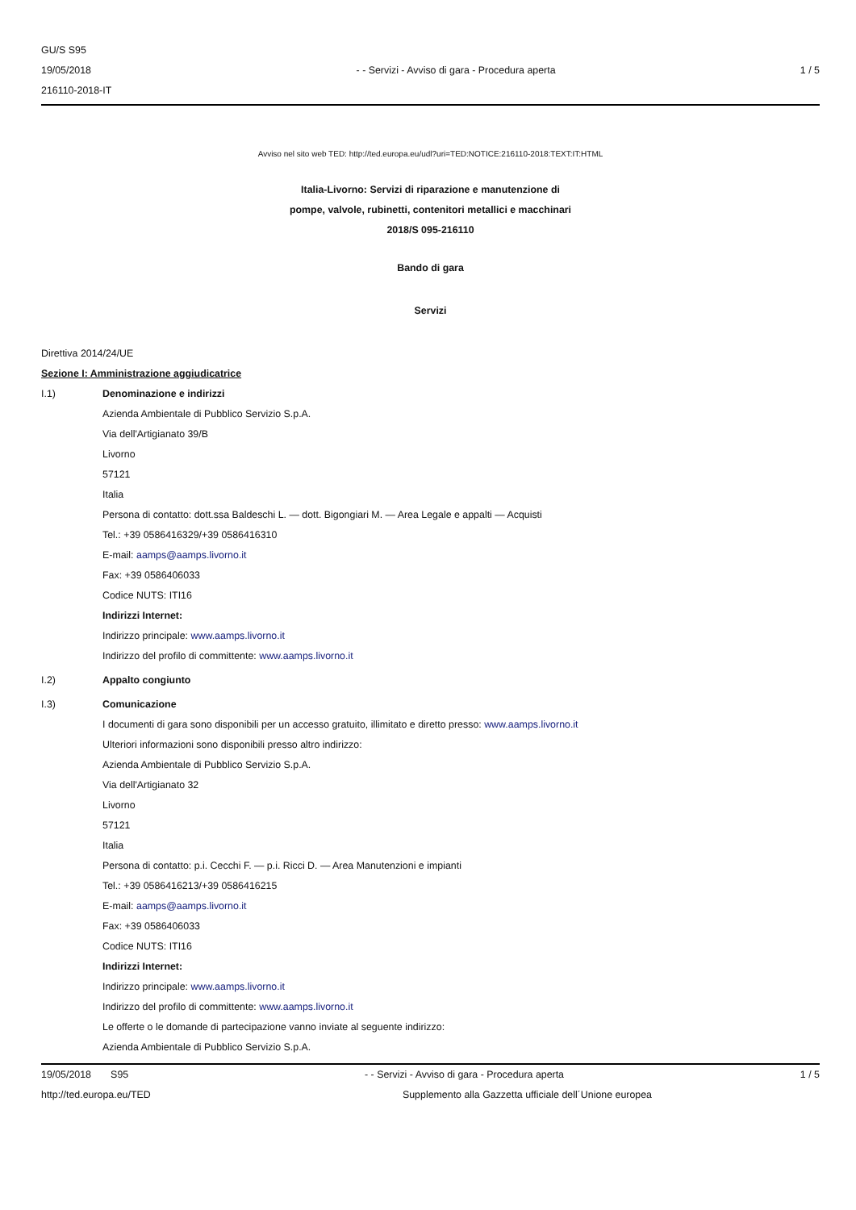GU/S S95
19/05/2018
216110-2018-IT
- - Servizi - Avviso di gara - Procedura aperta
1 / 5
Avviso nel sito web TED: http://ted.europa.eu/udl?uri=TED:NOTICE:216110-2018:TEXT:IT:HTML
Italia-Livorno: Servizi di riparazione e manutenzione di
pompe, valvole, rubinetti, contenitori metallici e macchinari
2018/S 095-216110
Bando di gara
Servizi
Direttiva 2014/24/UE
Sezione I: Amministrazione aggiudicatrice
I.1) Denominazione e indirizzi
Azienda Ambientale di Pubblico Servizio S.p.A.
Via dell'Artigianato 39/B
Livorno
57121
Italia
Persona di contatto: dott.ssa Baldeschi L. — dott. Bigongiari M. — Area Legale e appalti — Acquisti
Tel.: +39 0586416329/+39 0586416310
E-mail: aamps@aamps.livorno.it
Fax: +39 0586406033
Codice NUTS: ITI16
Indirizzi Internet:
Indirizzo principale: www.aamps.livorno.it
Indirizzo del profilo di committente: www.aamps.livorno.it
I.2) Appalto congiunto
I.3) Comunicazione
I documenti di gara sono disponibili per un accesso gratuito, illimitato e diretto presso: www.aamps.livorno.it
Ulteriori informazioni sono disponibili presso altro indirizzo:
Azienda Ambientale di Pubblico Servizio S.p.A.
Via dell'Artigianato 32
Livorno
57121
Italia
Persona di contatto: p.i. Cecchi F. — p.i. Ricci D. — Area Manutenzioni e impianti
Tel.: +39 0586416213/+39 0586416215
E-mail: aamps@aamps.livorno.it
Fax: +39 0586406033
Codice NUTS: ITI16
Indirizzi Internet:
Indirizzo principale: www.aamps.livorno.it
Indirizzo del profilo di committente: www.aamps.livorno.it
Le offerte o le domande di partecipazione vanno inviate al seguente indirizzo:
Azienda Ambientale di Pubblico Servizio S.p.A.
19/05/2018 S95 - - Servizi - Avviso di gara - Procedura aperta
1 / 5
http://ted.europa.eu/TED Supplemento alla Gazzetta ufficiale dell´Unione europea